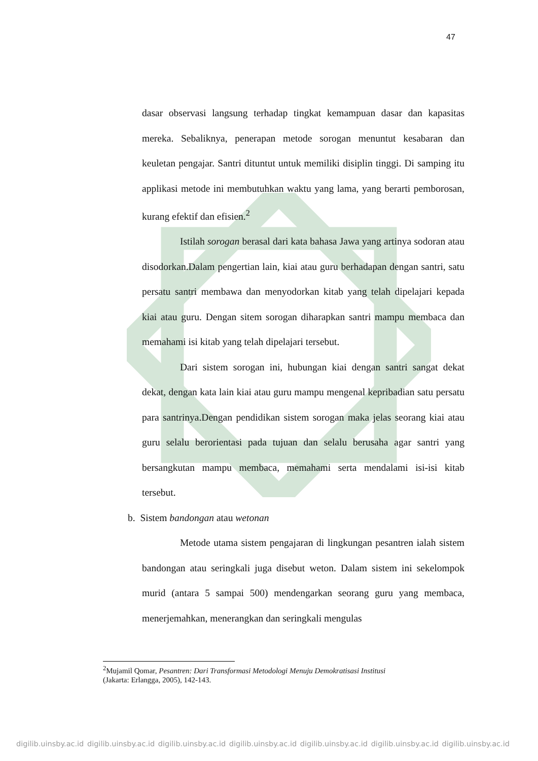47
dasar observasi langsung terhadap tingkat kemampuan dasar dan kapasitas mereka. Sebaliknya, penerapan metode sorogan menuntut kesabaran dan keuletan pengajar. Santri dituntut untuk memiliki disiplin tinggi. Di samping itu applikasi metode ini membutuhkan waktu yang lama, yang berarti pemborosan, kurang efektif dan efisien.<sup>2</sup>
Istilah sorogan berasal dari kata bahasa Jawa yang artinya sodoran atau disodorkan.Dalam pengertian lain, kiai atau guru berhadapan dengan santri, satu persatu santri membawa dan menyodorkan kitab yang telah dipelajari kepada kiai atau guru. Dengan sitem sorogan diharapkan santri mampu membaca dan memahami isi kitab yang telah dipelajari tersebut.
Dari sistem sorogan ini, hubungan kiai dengan santri sangat dekat dekat, dengan kata lain kiai atau guru mampu mengenal kepribadian satu persatu para santrinya.Dengan pendidikan sistem sorogan maka jelas seorang kiai atau guru selalu berorientasi pada tujuan dan selalu berusaha agar santri yang bersangkutan mampu membaca, memahami serta mendalami isi-isi kitab tersebut.
b. Sistem bandongan atau wetonan
Metode utama sistem pengajaran di lingkungan pesantren ialah sistem bandongan atau seringkali juga disebut weton. Dalam sistem ini sekelompok murid (antara 5 sampai 500) mendengarkan seorang guru yang membaca, menerjemahkan, menerangkan dan seringkali mengulas
<sup>2</sup> Mujamil Qomar, Pesantren: Dari Transformasi Metodologi Menuju Demokratisasi Institusi
(Jakarta: Erlangga, 2005), 142-143.
digilib.uinsby.ac.id digilib.uinsby.ac.id digilib.uinsby.ac.id digilib.uinsby.ac.id digilib.uinsby.ac.id digilib.uinsby.ac.id digilib.uinsby.ac.id